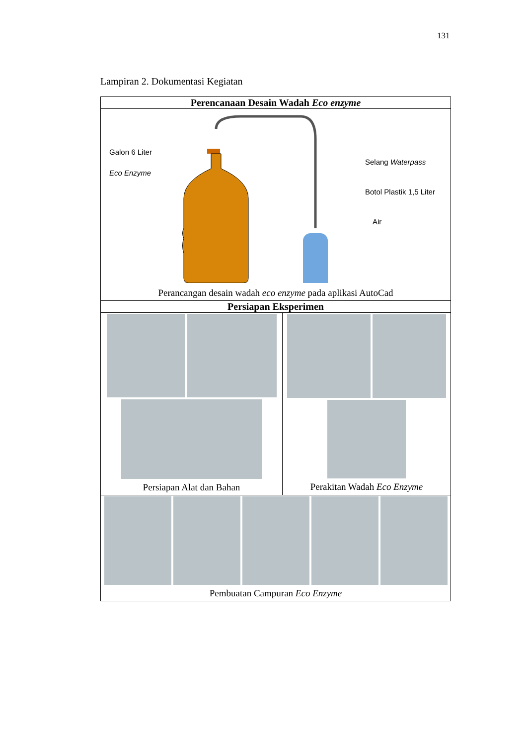131
Lampiran 2. Dokumentasi Kegiatan
| Perencanaan Desain Wadah Eco enzyme | |
| --- | --- |
| Galon 6 Liter Eco Enzyme Selang Waterpass Botol Plastik 1,5 Liter Air Perancangan desain wadah eco enzyme pada aplikasi AutoCad | |
| Persiapan Eksperimen | |
| Persiapan Alat dan Bahan | Perakitan Wadah Eco Enzyme |
| Pembuatan Campuran Eco Enzyme | |